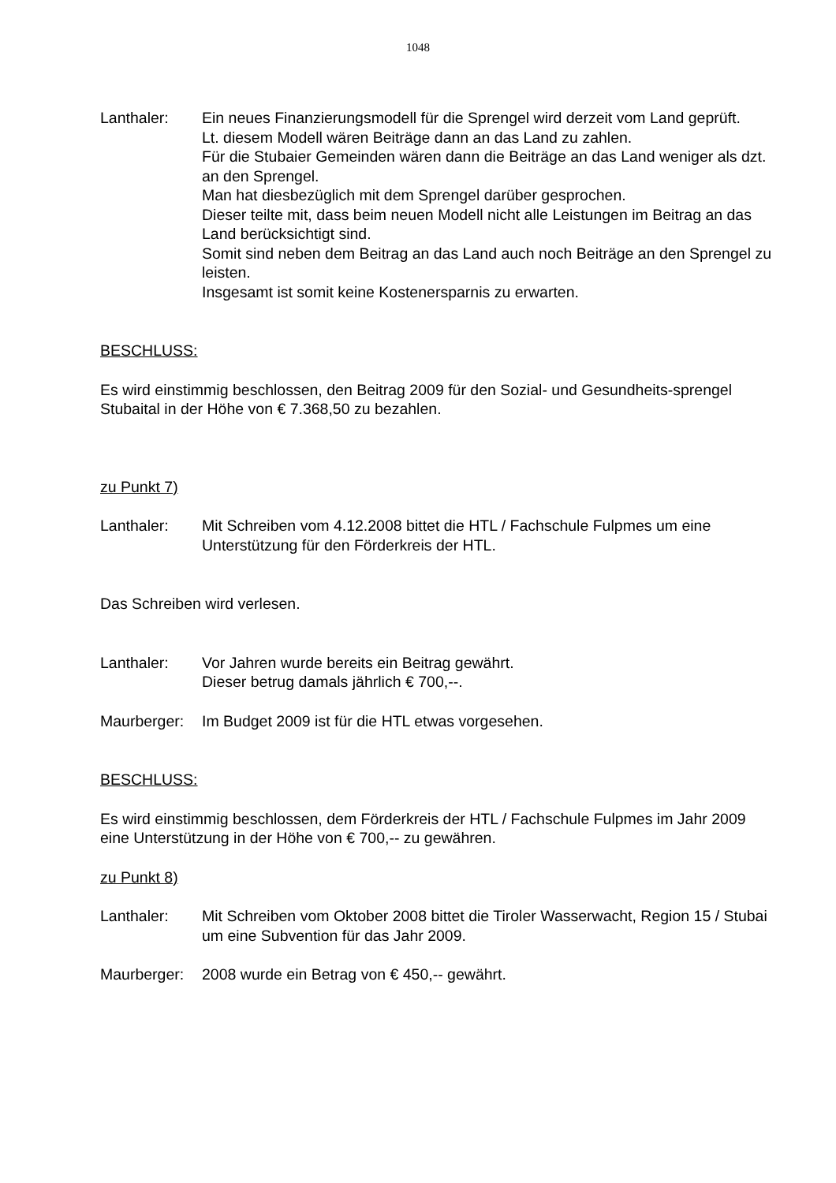1048
Lanthaler: Ein neues Finanzierungsmodell für die Sprengel wird derzeit vom Land geprüft.
Lt. diesem Modell wären Beiträge dann an das Land zu zahlen.
Für die Stubaier Gemeinden wären dann die Beiträge an das Land weniger als dzt. an den Sprengel.
Man hat diesbezüglich mit dem Sprengel darüber gesprochen.
Dieser teilte mit, dass beim neuen Modell nicht alle Leistungen im Beitrag an das Land berücksichtigt sind.
Somit sind neben dem Beitrag an das Land auch noch Beiträge an den Sprengel zu leisten.
Insgesamt ist somit keine Kostenersparnis zu erwarten.
BESCHLUSS:
Es wird einstimmig beschlossen, den Beitrag 2009 für den Sozial- und Gesundheits-sprengel Stubaital in der Höhe von € 7.368,50 zu bezahlen.
zu Punkt 7)
Lanthaler: Mit Schreiben vom 4.12.2008 bittet die HTL / Fachschule Fulpmes um eine Unterstützung für den Förderkreis der HTL.
Das Schreiben wird verlesen.
Lanthaler: Vor Jahren wurde bereits ein Beitrag gewährt.
Dieser betrug damals jährlich € 700,--.
Maurberger: Im Budget 2009 ist für die HTL etwas vorgesehen.
BESCHLUSS:
Es wird einstimmig beschlossen, dem Förderkreis der HTL / Fachschule Fulpmes im Jahr 2009 eine Unterstützung in der Höhe von € 700,-- zu gewähren.
zu Punkt 8)
Lanthaler: Mit Schreiben vom Oktober 2008 bittet die Tiroler Wasserwacht, Region 15 / Stubai um eine Subvention für das Jahr 2009.
Maurberger: 2008 wurde ein Betrag von € 450,-- gewährt.